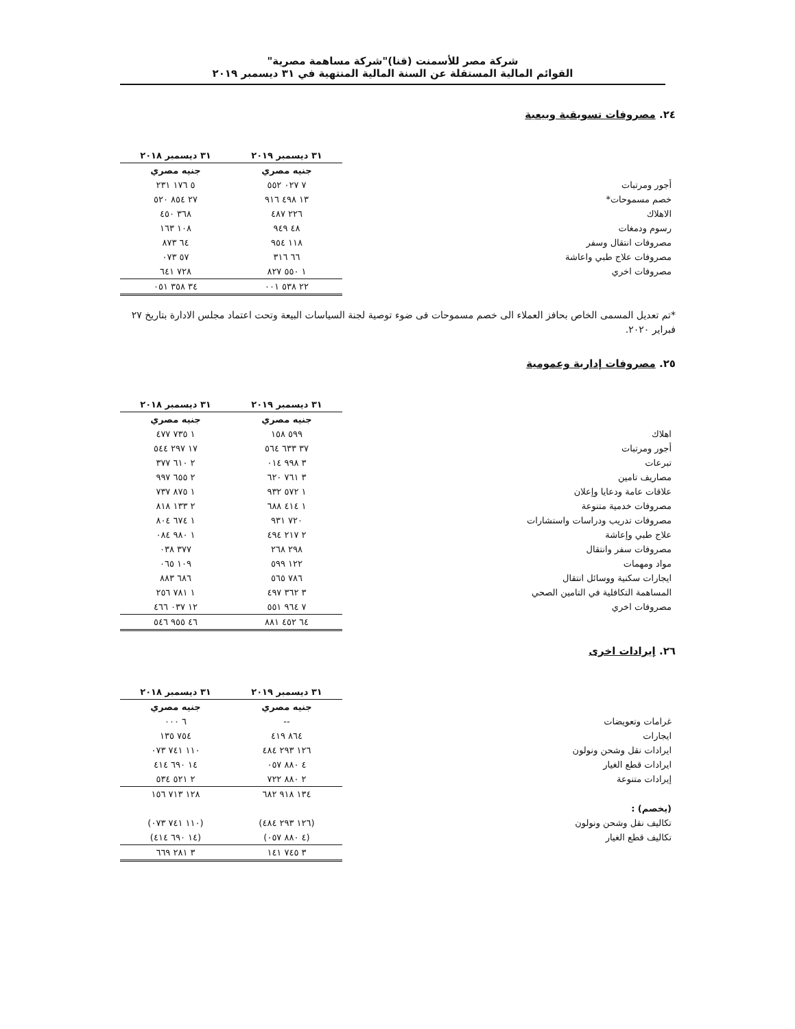شركة مصر للأسمنت (قنا)"شركة مساهمة مصرية"
القوائم المالية المستقلة عن السنة المالية المنتهية في ٣١ ديسمبر ٢٠١٩
٢٤. مصروفات تسويقية وبيعية
| | ٣١ ديسمبر ٢٠١٩ | ٣١ ديسمبر ٢٠١٨ |
| --- | --- | --- |
| | جنيه مصري | جنيه مصري |
| أجور ومرتبات | ٧ ٠٢٧ ٥٥٢ | ٥ ١٧٦ ٢٣١ |
| خصم مسموحات* | ١٣ ٤٩٨ ٩١٦ | ٢٧ ٨٥٤ ٥٢٠ |
| الاهلاك | ٢٢٦ ٤٨٧ | ٣٦٨ ٤٥٠ |
| رسوم ودمغات | ٤٨ ٩٤٩ | ١٠٨ ١٦٣ |
| مصروفات انتقال وسفر | ١١٨ ٩٥٤ | ٦٤ ٨٧٣ |
| مصروفات علاج طبي واعاشة | ٦٦ ٣١٦ | ٥٧ ٠٧٣ |
| مصروفات اخري | ١ ٥٥٠ ٨٢٧ | ٧٢٨ ٦٤١ |
| | ٢٢ ٥٣٨ ٠٠١ | ٣٤ ٣٥٨ ٠٥١ |
*تم تعديل المسمى الخاص بحافز العملاء الى خصم مسموحات فى ضوء توصية لجنة السياسات البيعة وتحت اعتماد مجلس الادارة بتاريخ ٢٧ فبراير ٢٠٢٠.
٢٥. مصروفات إدارية وعمومية
| | ٣١ ديسمبر ٢٠١٩ | ٣١ ديسمبر ٢٠١٨ |
| --- | --- | --- |
| | جنيه مصري | جنيه مصري |
| اهلاك | ٥٩٩ ١٥٨ | ١ ٧٣٥ ٤٧٧ |
| أجور ومرتبات | ٣٧ ٦٣٣ ٥٦٤ | ١٧ ٢٩٧ ٥٤٤ |
| تبرعات | ٣ ٩٩٨ ٠١٤ | ٢ ٦١٠ ٣٧٧ |
| مصاريف تامين | ٣ ٧٦١ ٦٢٠ | ٢ ٦٥٥ ٩٩٧ |
| علاقات عامة ودعايا وإعلان | ١ ٥٧٢ ٩٣٢ | ١ ٨٧٥ ٧٣٧ |
| مصروفات خدمية متنوعة | ١ ٤١٤ ٦٨٨ | ٢ ١٣٣ ٨١٨ |
| مصروفات تدريب ودراسات واستشارات | ٧٢٠ ٩٣١ | ١ ٦٧٤ ٨٠٤ |
| علاج طبي وإعاشة | ٢ ٢١٧ ٤٩٤ | ١ ٩٨٠ ٠٨٤ |
| مصروفات سفر وانتقال | ٢٩٨ ٢٦٨ | ٣٧٧ ٠٣٨ |
| مواد ومهمات | ١٢٢ ٥٩٩ | ١٠٩ ٠٦٥ |
| ايجارات سكنية ووسائل انتقال | ٧٨٦ ٥٦٥ | ٦٨٦ ٨٨٣ |
| المساهمة التكافلية في التامين الصحي | ٣ ٣٦٢ ٤٩٧ | ١ ٧٨١ ٢٥٦ |
| مصروفات اخري | ٧ ٩٦٤ ٥٥١ | ١٢ ٠٣٧ ٤٦٦ |
| | ٦٤ ٤٥٢ ٨٨١ | ٤٦ ٩٥٥ ٥٤٦ |
٢٦. إيرادات اخرى
| | ٣١ ديسمبر ٢٠١٩ | ٣١ ديسمبر ٢٠١٨ |
| --- | --- | --- |
| | جنيه مصري | جنيه مصري |
| غرامات وتعويضات | -- | ٦ ٠٠٠ |
| ايجارات | ٨٦٤ ٤١٩ | ٧٥٤ ١٣٥ |
| ايرادات نقل وشحن ونولون | ١٢٦ ٢٩٣ ٤٨٤ | ١١٠ ٧٤١ ٠٧٣ |
| ايرادات قطع الغيار | ٤ ٨٨٠ ٠٥٧ | ١٤ ٦٩٠ ٤١٤ |
| إيرادات متنوعة | ٢ ٨٨٠ ٧٢٢ | ٢ ٥٢١ ٥٣٤ |
| | ١٣٤ ٩١٨ ٦٨٢ | ١٢٨ ٧١٣ ١٥٦ |
| (يخصم) : | | |
| تكاليف نقل وشحن ونولون | (١٢٦ ٢٩٣ ٤٨٤) | (١١٠ ٧٤١ ٠٧٣) |
| تكاليف قطع الغيار | (٤ ٨٨٠ ٠٥٧) | (١٤ ٦٩٠ ٤١٤) |
| | ٣ ٧٤٥ ١٤١ | ٣ ٢٨١ ٦٦٩ |